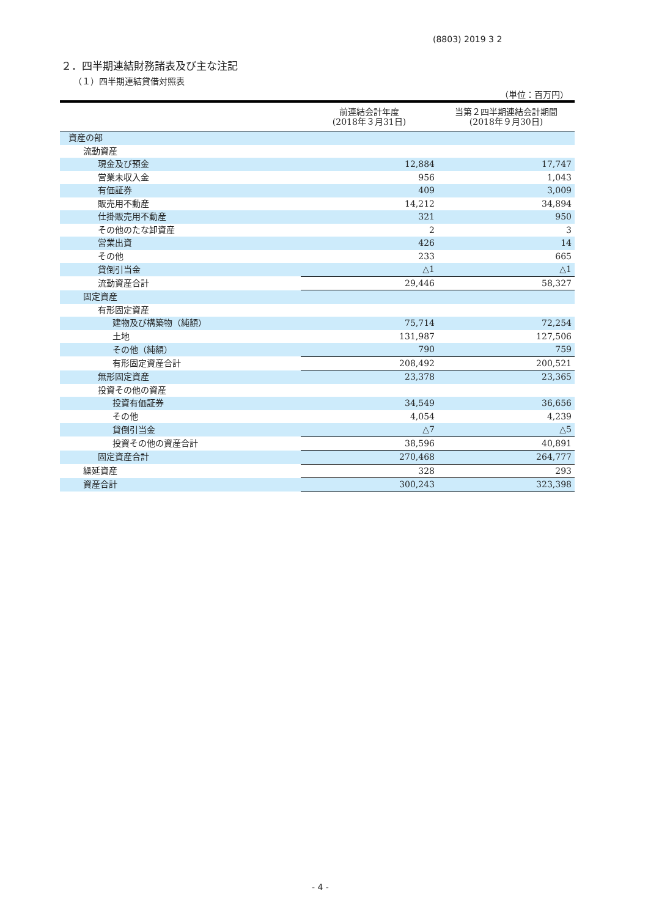(8803) 2019 3 2
２．四半期連結財務諸表及び主な注記
（１）四半期連結貸借対照表
（単位：百万円）
| | 前連結会計年度 (2018年３月31日) | 当第２四半期連結会計期間 (2018年９月30日) |
| --- | --- | --- |
| 資産の部 | | |
| 流動資産 | | |
| 現金及び預金 | 12,884 | 17,747 |
| 営業未収入金 | 956 | 1,043 |
| 有価証券 | 409 | 3,009 |
| 販売用不動産 | 14,212 | 34,894 |
| 仕掛販売用不動産 | 321 | 950 |
| その他のたな卸資産 | 2 | 3 |
| 営業出資 | 426 | 14 |
| その他 | 233 | 665 |
| 貸倒引当金 | △1 | △1 |
| 流動資産合計 | 29,446 | 58,327 |
| 固定資産 | | |
| 有形固定資産 | | |
| 建物及び構築物（純額） | 75,714 | 72,254 |
| 土地 | 131,987 | 127,506 |
| その他（純額） | 790 | 759 |
| 有形固定資産合計 | 208,492 | 200,521 |
| 無形固定資産 | 23,378 | 23,365 |
| 投資その他の資産 | | |
| 投資有価証券 | 34,549 | 36,656 |
| その他 | 4,054 | 4,239 |
| 貸倒引当金 | △7 | △5 |
| 投資その他の資産合計 | 38,596 | 40,891 |
| 固定資産合計 | 270,468 | 264,777 |
| 繰延資産 | 328 | 293 |
| 資産合計 | 300,243 | 323,398 |
- 4 -